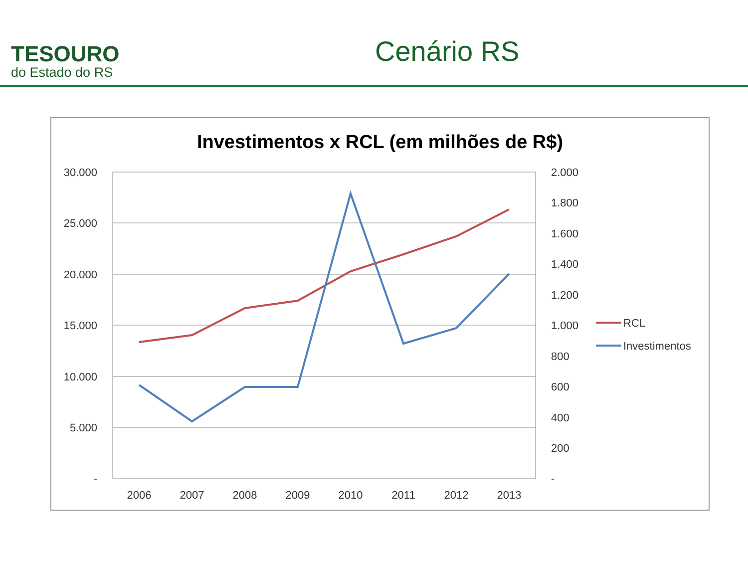TESOURO
do Estado do RS
Cenário RS
Investimentos x RCL (em milhões de R$)
30.000
25.000
20.000
15.000
10.000
5.000
-
2.000
1.800
1.600
1.400
1.200
1.000
800
600
400
200
-
2006
2007
2008
2009
2010
2011
2012
2013
RCL
Investimentos